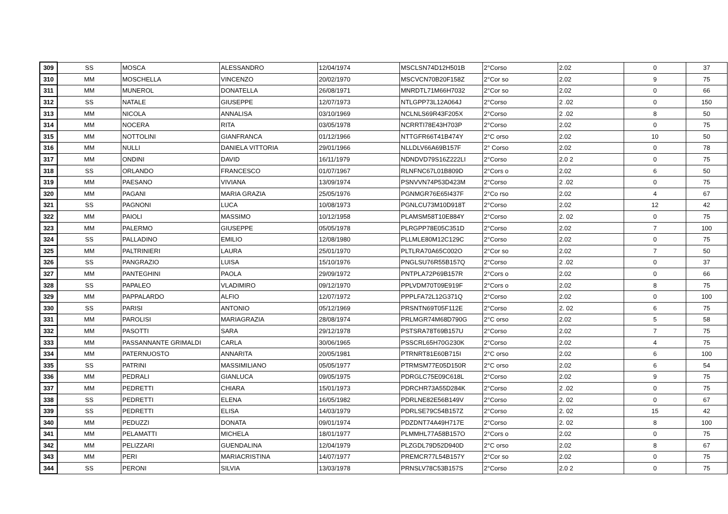| 309 | SS | MOSCA | ALESSANDRO | 12/04/1974 | MSCLSN74D12H501B | 2°Corso | 2.02 | 0 | 37 |
| 310 | MM | MOSCHELLA | VINCENZO | 20/02/1970 | MSCVCN70B20F158Z | 2°Cor so | 2.02 | 9 | 75 |
| 311 | MM | MUNEROL | DONATELLA | 26/08/1971 | MNRDTL71M66H7032 | 2°Cor so | 2.02 | 0 | 66 |
| 312 | SS | NATALE | GIUSEPPE | 12/07/1973 | NTLGPP73L12A064J | 2°Corso | 2 .02 | 0 | 150 |
| 313 | MM | NICOLA | ANNALISA | 03/10/1969 | NCLNLS69R43F205X | 2°Corso | 2 .02 | 8 | 50 |
| 314 | MM | NOCERA | RITA | 03/05/1978 | NCRRTI78E43H703P | 2°Corso | 2.02 | 0 | 75 |
| 315 | MM | NOTTOLINI | GIANFRANCA | 01/12/1966 | NTTGFR66T41B474Y | 2°C orso | 2.02 | 10 | 50 |
| 316 | MM | NULLI | DANIELA VITTORIA | 29/01/1966 | NLLDLV66A69B157F | 2° Corso | 2.02 | 0 | 78 |
| 317 | MM | ONDINI | DAVID | 16/11/1979 | NDNDVD79S16Z222LI | 2°Corso | 2.0 2 | 0 | 75 |
| 318 | SS | ORLANDO | FRANCESCO | 01/07/1967 | RLNFNC67L01B809D | 2°Cors o | 2.02 | 6 | 50 |
| 319 | MM | PAESANO | VIVIANA | 13/09/1974 | PSNVVN74P53D423M | 2°Corso | 2 .02 | 0 | 75 |
| 320 | MM | PAGANI | MARIA GRAZIA | 25/05/1976 | PGNMGR76E65I437F | 2°Co rso | 2.02 | 4 | 67 |
| 321 | SS | PAGNONI | LUCA | 10/08/1973 | PGNLCU73M10D918T | 2°Corso | 2.02 | 12 | 42 |
| 322 | MM | PAIOLI | MASSIMO | 10/12/1958 | PLAMSM58T10E884Y | 2°Corso | 2. 02 | 0 | 75 |
| 323 | MM | PALERMO | GIUSEPPE | 05/05/1978 | PLRGPP78E05C351D | 2°Corso | 2.02 | 7 | 100 |
| 324 | SS | PALLADINO | EMILIO | 12/08/1980 | PLLMLE80M12C129C | 2°Corso | 2.02 | 0 | 75 |
| 325 | MM | PALTRINIERI | LAURA | 25/01/1970 | PLTLRA70A65C002O | 2°Cor so | 2.02 | 7 | 50 |
| 326 | SS | PANGRAZIO | LUISA | 15/10/1976 | PNGLSU76R55B157Q | 2°Corso | 2 .02 | 0 | 37 |
| 327 | MM | PANTEGHINI | PAOLA | 29/09/1972 | PNTPLA72P69B157R | 2°Cors o | 2.02 | 0 | 66 |
| 328 | SS | PAPALEO | VLADIMIRO | 09/12/1970 | PPLVDM70T09E919F | 2°Cors o | 2.02 | 8 | 75 |
| 329 | MM | PAPPALARDO | ALFIO | 12/07/1972 | PPPLFA72L12G371Q | 2°Corso | 2.02 | 0 | 100 |
| 330 | SS | PARISI | ANTONIO | 05/12/1969 | PRSNTN69T05F112E | 2°Corso | 2. 02 | 6 | 75 |
| 331 | MM | PAROLISI | MARIAGRAZIA | 28/08/1974 | PRLMGR74M68D790G | 2°C orso | 2.02 | 5 | 58 |
| 332 | MM | PASOTTI | SARA | 29/12/1978 | PSTSRA78T69B157U | 2°Corso | 2.02 | 7 | 75 |
| 333 | MM | PASSANNANTE GRIMALDI | CARLA | 30/06/1965 | PSSCRL65H70G230K | 2°Corso | 2.02 | 4 | 75 |
| 334 | MM | PATERNUOSTO | ANNARITA | 20/05/1981 | PTRNRT81E60B715I | 2°C orso | 2.02 | 6 | 100 |
| 335 | SS | PATRINI | MASSIMILIANO | 05/05/1977 | PTRMSM77E05D150R | 2°C orso | 2.02 | 6 | 54 |
| 336 | MM | PEDRALI | GIANLUCA | 09/05/1975 | PDRGLC75E09C618L | 2°Corso | 2.02 | 9 | 75 |
| 337 | MM | PEDRETTI | CHIARA | 15/01/1973 | PDRCHR73A55D284K | 2°Corso | 2 .02 | 0 | 75 |
| 338 | SS | PEDRETTI | ELENA | 16/05/1982 | PDRLNE82E56B149V | 2°Corso | 2. 02 | 0 | 67 |
| 339 | SS | PEDRETTI | ELISA | 14/03/1979 | PDRLSE79C54B157Z | 2°Corso | 2. 02 | 15 | 42 |
| 340 | MM | PEDUZZI | DONATA | 09/01/1974 | PDZDNT74A49H717E | 2°Corso | 2. 02 | 8 | 100 |
| 341 | MM | PELAMATTI | MICHELA | 18/01/1977 | PLMMHL77A58B157O | 2°Cors o | 2.02 | 0 | 75 |
| 342 | MM | PELIZZARI | GUENDALINA | 12/04/1979 | PLZGDL79D52D940D | 2°C orso | 2.02 | 8 | 67 |
| 343 | MM | PERI | MARIACRISTINA | 14/07/1977 | PREMCR77L54B157Y | 2°Cor so | 2.02 | 0 | 75 |
| 344 | SS | PERONI | SILVIA | 13/03/1978 | PRNSLV78C53B157S | 2°Corso | 2.0 2 | 0 | 75 |